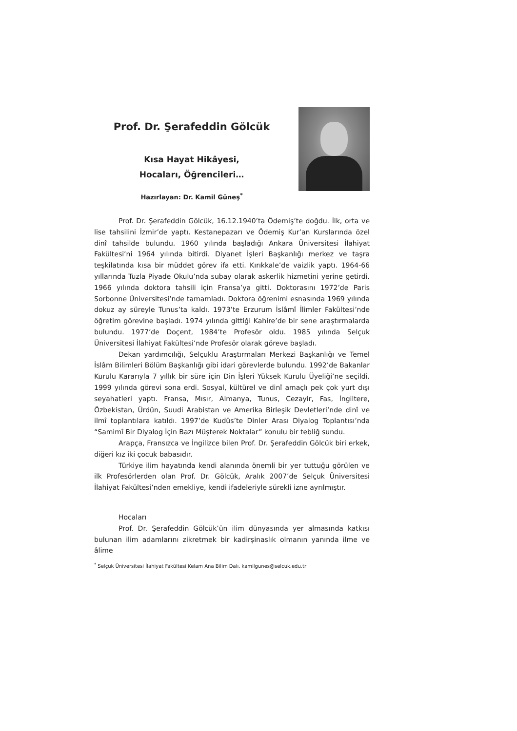Prof. Dr. Şerafeddin Gölcük
Kısa Hayat Hikâyesi,
Hocaları, Öğrencileri…
Hazırlayan: Dr. Kamil Güneş<sup>*</sup>
Prof. Dr. Şerafeddin Gölcük, 16.12.1940’ta Ödemiş’te doğdu. İlk, orta ve lise tahsilini İzmir’de yaptı. Kestanepazarı ve Ödemiş Kur’an Kurslarında özel dinî tahsilde bulundu. 1960 yılında başladığı Ankara Üniversitesi İlahiyat Fakültesi’ni 1964 yılında bitirdi. Diyanet İşleri Başkanlığı merkez ve taşra teşkilatında kısa bir müddet görev ifa etti. Kırıkkale’de vaizlik yaptı. 1964-66 yıllarında Tuzla Piyade Okulu’nda subay olarak askerlik hizmetini yerine getirdi. 1966 yılında doktora tahsili için Fransa’ya gitti. Doktorasını 1972’de Paris Sorbonne Üniversitesi’nde tamamladı. Doktora öğrenimi esnasında 1969 yılında dokuz ay süreyle Tunus’ta kaldı. 1973’te Erzurum İslâmî İlimler Fakültesi’nde öğretim görevine başladı. 1974 yılında gittiği Kahire’de bir sene araştırmalarda bulundu. 1977’de Doçent, 1984’te Profesör oldu. 1985 yılında Selçuk Üniversitesi İlahiyat Fakültesi’nde Profesör olarak göreve başladı.
Dekan yardımcılığı, Selçuklu Araştırmaları Merkezi Başkanlığı ve Temel İslâm Bilimleri Bölüm Başkanlığı gibi idari görevlerde bulundu. 1992’de Bakanlar Kurulu Kararıyla 7 yıllık bir süre için Din İşleri Yüksek Kurulu Üyeliği’ne seçildi. 1999 yılında görevi sona erdi. Sosyal, kültürel ve dinî amaçlı pek çok yurt dışı seyahatleri yaptı. Fransa, Mısır, Almanya, Tunus, Cezayir, Fas, İngiltere, Özbekistan, Ürdün, Suudi Arabistan ve Amerika Birleşik Devletleri’nde dinî ve ilmî toplantılara katıldı. 1997’de Kudüs’te Dinler Arası Diyalog Toplantısı’nda “Samimî Bir Diyalog İçin Bazı Müşterek Noktalar” konulu bir tebliğ sundu.
Arapça, Fransızca ve İngilizce bilen Prof. Dr. Şerafeddin Gölcük biri erkek, diğeri kız iki çocuk babasıdır.
Türkiye ilim hayatında kendi alanında önemli bir yer tuttuğu görülen ve ilk Profesörlerden olan Prof. Dr. Gölcük, Aralık 2007’de Selçuk Üniversitesi İlahiyat Fakültesi’nden emekliye, kendi ifadeleriyle sürekli izne ayrılmıştır.
Hocaları
Prof. Dr. Şerafeddin Gölcük’ün ilim dünyasında yer almasında katkısı bulunan ilim adamlarını zikretmek bir kadirşinaslık olmanın yanında ilme ve âlime
<sup>*</sup> Selçuk Üniversitesi İlahiyat Fakültesi Kelam Ana Bilim Dalı. kamilgunes@selcuk.edu.tr